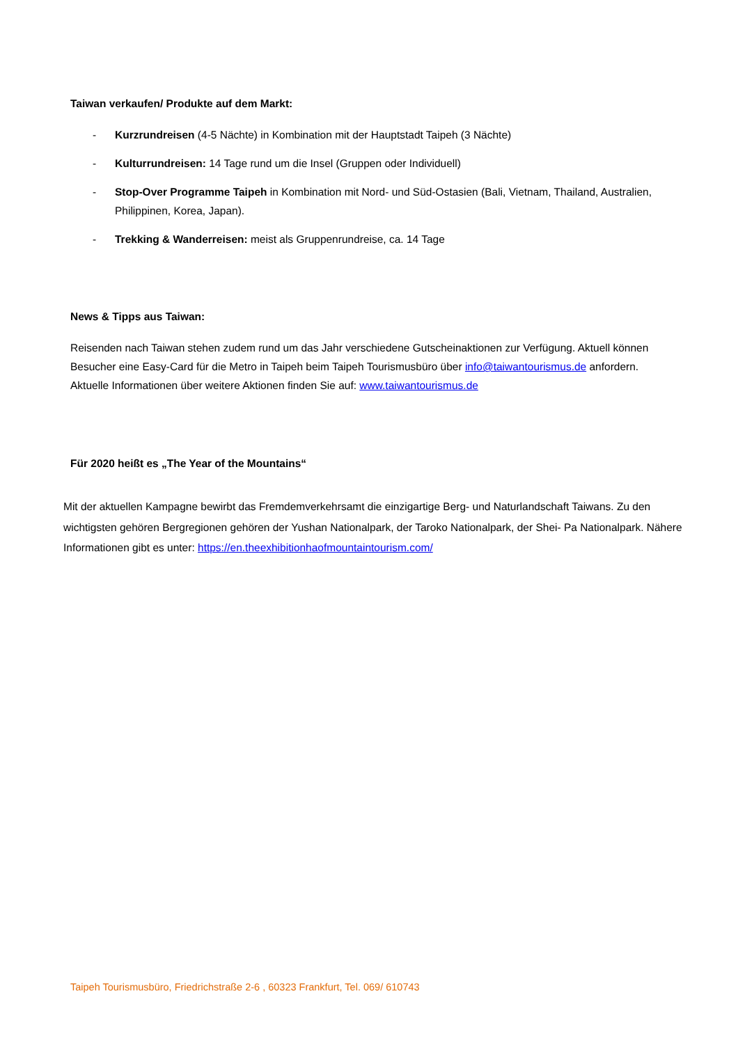Taiwan verkaufen/ Produkte auf dem Markt:
- Kurzrundreisen (4-5 Nächte) in Kombination mit der Hauptstadt Taipeh (3 Nächte)
- Kulturrundreisen: 14 Tage rund um die Insel (Gruppen oder Individuell)
- Stop-Over Programme Taipeh in Kombination mit Nord- und Süd-Ostasien (Bali, Vietnam, Thailand, Australien, Philippinen, Korea, Japan).
- Trekking & Wanderreisen: meist als Gruppenrundreise, ca. 14 Tage
News & Tipps aus Taiwan:
Reisenden nach Taiwan stehen zudem rund um das Jahr verschiedene Gutscheinaktionen zur Verfügung. Aktuell können Besucher eine Easy-Card für die Metro in Taipeh beim Taipeh Tourismusbüro über info@taiwantourismus.de anfordern. Aktuelle Informationen über weitere Aktionen finden Sie auf: www.taiwantourismus.de
Für 2020 heißt es „The Year of the Mountains“
Mit der aktuellen Kampagne bewirbt das Fremdemverkehrsamt die einzigartige Berg- und Naturlandschaft Taiwans. Zu den wichtigsten gehören Bergregionen gehören der Yushan Nationalpark, der Taroko Nationalpark, der Shei- Pa Nationalpark. Nähere Informationen gibt es unter: https://en.theexhibitionhaofmountaintourism.com/
Taipeh Tourismusbüro, Friedrichstraße 2-6 , 60323 Frankfurt, Tel. 069/ 610743